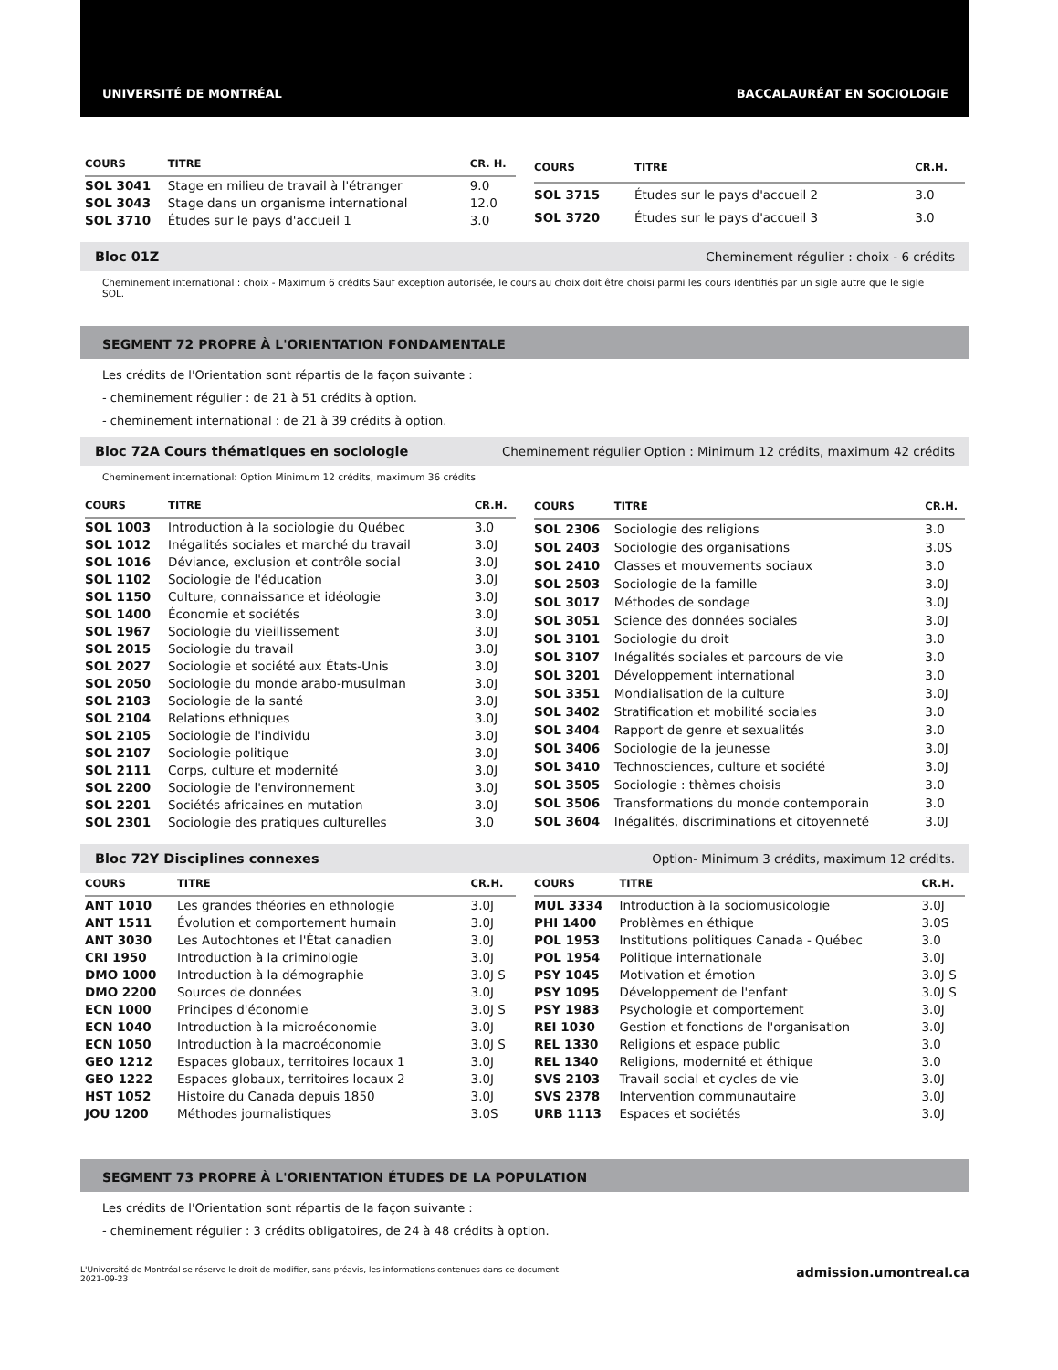UNIVERSITÉ DE MONTRÉAL BACCALAURÉAT EN SOCIOLOGIE
| COURS | TITRE | CR. H. |
| --- | --- | --- |
| SOL 3041 | Stage en milieu de travail à l'étranger | 9.0 |
| SOL 3043 | Stage dans un organisme international | 12.0 |
| SOL 3710 | Études sur le pays d'accueil 1 | 3.0 |
| COURS | TITRE | CR.H. |
| --- | --- | --- |
| SOL 3715 | Études sur le pays d'accueil 2 | 3.0 |
| SOL 3720 | Études sur le pays d'accueil 3 | 3.0 |
Bloc 01Z Cheminement régulier : choix - 6 crédits
Cheminement international : choix - Maximum 6 crédits Sauf exception autorisée, le cours au choix doit être choisi parmi les cours identifiés par un sigle autre que le sigle SOL.
SEGMENT 72 PROPRE À L'ORIENTATION FONDAMENTALE
Les crédits de l'Orientation sont répartis de la façon suivante :
- cheminement régulier : de 21 à 51 crédits à option.
- cheminement international : de 21 à 39 crédits à option.
Bloc 72A Cours thématiques en sociologie Cheminement régulier Option : Minimum 12 crédits, maximum 42 crédits
Cheminement international: Option Minimum 12 crédits, maximum 36 crédits
| COURS | TITRE | CR.H. |
| --- | --- | --- |
| SOL 1003 | Introduction à la sociologie du Québec | 3.0 |
| SOL 1012 | Inégalités sociales et marché du travail | 3.0J |
| SOL 1016 | Déviance, exclusion et contrôle social | 3.0J |
| SOL 1102 | Sociologie de l'éducation | 3.0J |
| SOL 1150 | Culture, connaissance et idéologie | 3.0J |
| SOL 1400 | Économie et sociétés | 3.0J |
| SOL 1967 | Sociologie du vieillissement | 3.0J |
| SOL 2015 | Sociologie du travail | 3.0J |
| SOL 2027 | Sociologie et société aux États-Unis | 3.0J |
| SOL 2050 | Sociologie du monde arabo-musulman | 3.0J |
| SOL 2103 | Sociologie de la santé | 3.0J |
| SOL 2104 | Relations ethniques | 3.0J |
| SOL 2105 | Sociologie de l'individu | 3.0J |
| SOL 2107 | Sociologie politique | 3.0J |
| SOL 2111 | Corps, culture et modernité | 3.0J |
| SOL 2200 | Sociologie de l'environnement | 3.0J |
| SOL 2201 | Sociétés africaines en mutation | 3.0J |
| SOL 2301 | Sociologie des pratiques culturelles | 3.0 |
| COURS | TITRE | CR.H. |
| --- | --- | --- |
| SOL 2306 | Sociologie des religions | 3.0 |
| SOL 2403 | Sociologie des organisations | 3.0S |
| SOL 2410 | Classes et mouvements sociaux | 3.0 |
| SOL 2503 | Sociologie de la famille | 3.0J |
| SOL 3017 | Méthodes de sondage | 3.0J |
| SOL 3051 | Science des données sociales | 3.0J |
| SOL 3101 | Sociologie du droit | 3.0 |
| SOL 3107 | Inégalités sociales et parcours de vie | 3.0 |
| SOL 3201 | Développement international | 3.0 |
| SOL 3351 | Mondialisation de la culture | 3.0J |
| SOL 3402 | Stratification et mobilité sociales | 3.0 |
| SOL 3404 | Rapport de genre et sexualités | 3.0 |
| SOL 3406 | Sociologie de la jeunesse | 3.0J |
| SOL 3410 | Technosciences, culture et société | 3.0J |
| SOL 3505 | Sociologie : thèmes choisis | 3.0 |
| SOL 3506 | Transformations du monde contemporain | 3.0 |
| SOL 3604 | Inégalités, discriminations et citoyenneté | 3.0J |
Bloc 72Y Disciplines connexes Option- Minimum 3 crédits, maximum 12 crédits.
| COURS | TITRE | CR.H. |
| --- | --- | --- |
| ANT 1010 | Les grandes théories en ethnologie | 3.0J |
| ANT 1511 | Évolution et comportement humain | 3.0J |
| ANT 3030 | Les Autochtones et l'État canadien | 3.0J |
| CRI 1950 | Introduction à la criminologie | 3.0J |
| DMO 1000 | Introduction à la démographie | 3.0J S |
| DMO 2200 | Sources de données | 3.0J |
| ECN 1000 | Principes d'économie | 3.0J S |
| ECN 1040 | Introduction à la microéconomie | 3.0J |
| ECN 1050 | Introduction à la macroéconomie | 3.0J S |
| GEO 1212 | Espaces globaux, territoires locaux 1 | 3.0J |
| GEO 1222 | Espaces globaux, territoires locaux 2 | 3.0J |
| HST 1052 | Histoire du Canada depuis 1850 | 3.0J |
| JOU 1200 | Méthodes journalistiques | 3.0S |
| COURS | TITRE | CR.H. |
| --- | --- | --- |
| MUL 3334 | Introduction à la sociomusicologie | 3.0J |
| PHI 1400 | Problèmes en éthique | 3.0S |
| POL 1953 | Institutions politiques Canada - Québec | 3.0 |
| POL 1954 | Politique internationale | 3.0J |
| PSY 1045 | Motivation et émotion | 3.0J S |
| PSY 1095 | Développement de l'enfant | 3.0J S |
| PSY 1983 | Psychologie et comportement | 3.0J |
| REI 1030 | Gestion et fonctions de l'organisation | 3.0J |
| REL 1330 | Religions et espace public | 3.0 |
| REL 1340 | Religions, modernité et éthique | 3.0 |
| SVS 2103 | Travail social et cycles de vie | 3.0J |
| SVS 2378 | Intervention communautaire | 3.0J |
| URB 1113 | Espaces et sociétés | 3.0J |
SEGMENT 73 PROPRE À L'ORIENTATION ÉTUDES DE LA POPULATION
Les crédits de l'Orientation sont répartis de la façon suivante :
- cheminement régulier : 3 crédits obligatoires, de 24 à 48 crédits à option.
L'Université de Montréal se réserve le droit de modifier, sans préavis, les informations contenues dans ce document.
2021-09-23 admission.umontreal.ca